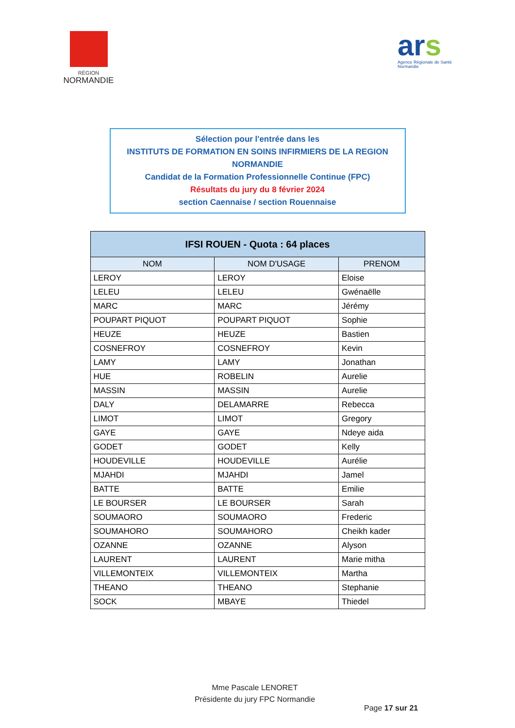RÉGION
NORMANDIE
ars
Agence Régionale de Santé
Normandie
Sélection pour l'entrée dans les
INSTITUTS DE FORMATION EN SOINS INFIRMIERS DE LA REGION
NORMANDIE
Candidat de la Formation Professionnelle Continue (FPC)
Résultats du jury du 8 février 2024
section Caennaise / section Rouennaise
| IFSI ROUEN - Quota : 64 places | | |
| --- | --- | --- |
| NOM | NOM D'USAGE | PRENOM |
| LEROY | LEROY | Eloise |
| LELEU | LELEU | Gwénaëlle |
| MARC | MARC | Jérémy |
| POUPART PIQUOT | POUPART PIQUOT | Sophie |
| HEUZE | HEUZE | Bastien |
| COSNEFROY | COSNEFROY | Kevin |
| LAMY | LAMY | Jonathan |
| HUE | ROBELIN | Aurelie |
| MASSIN | MASSIN | Aurelie |
| DALY | DELAMARRE | Rebecca |
| LIMOT | LIMOT | Gregory |
| GAYE | GAYE | Ndeye aida |
| GODET | GODET | Kelly |
| HOUDEVILLE | HOUDEVILLE | Aurélie |
| MJAHDI | MJAHDI | Jamel |
| BATTE | BATTE | Emilie |
| LE BOURSER | LE BOURSER | Sarah |
| SOUMAORO | SOUMAORO | Frederic |
| SOUMAHORO | SOUMAHORO | Cheikh kader |
| OZANNE | OZANNE | Alyson |
| LAURENT | LAURENT | Marie mitha |
| VILLEMONTEIX | VILLEMONTEIX | Martha |
| THEANO | THEANO | Stephanie |
| SOCK | MBAYE | Thiedel |
Mme Pascale LENORET
Présidente du jury FPC Normandie
Page 17 sur 21